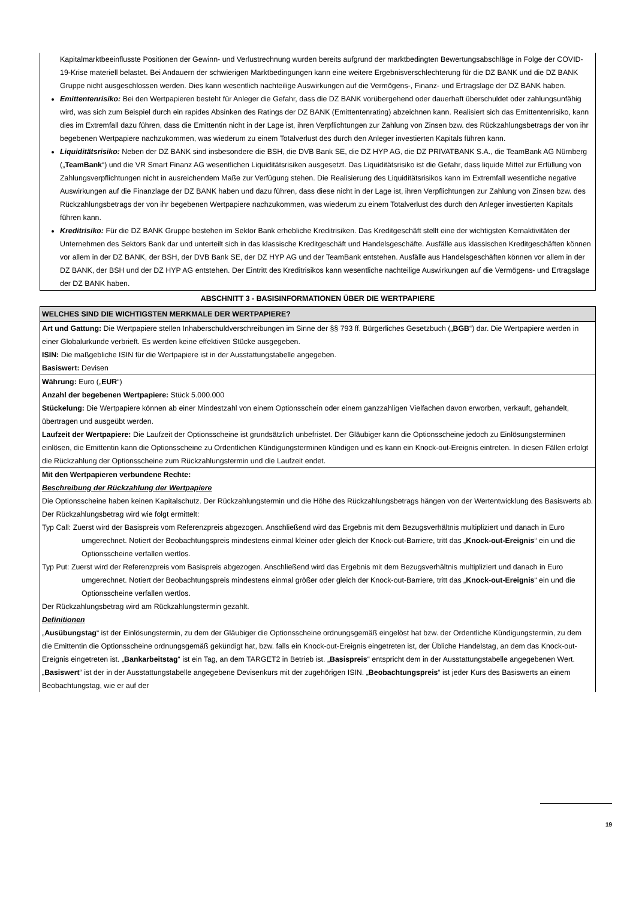Kapitalmarktbeeinflusste Positionen der Gewinn- und Verlustrechnung wurden bereits aufgrund der marktbedingten Bewertungsabschläge in Folge der COVID-19-Krise materiell belastet. Bei Andauern der schwierigen Marktbedingungen kann eine weitere Ergebnisverschlechterung für die DZ BANK und die DZ BANK Gruppe nicht ausgeschlossen werden. Dies kann wesentlich nachteilige Auswirkungen auf die Vermögens-, Finanz- und Ertragslage der DZ BANK haben.
Emittentenrisiko: Bei den Wertpapieren besteht für Anleger die Gefahr, dass die DZ BANK vorübergehend oder dauerhaft überschuldet oder zahlungsunfähig wird, was sich zum Beispiel durch ein rapides Absinken des Ratings der DZ BANK (Emittentenrating) abzeichnen kann. Realisiert sich das Emittentenrisiko, kann dies im Extremfall dazu führen, dass die Emittentin nicht in der Lage ist, ihren Verpflichtungen zur Zahlung von Zinsen bzw. des Rückzahlungsbetrags der von ihr begebenen Wertpapiere nachzukommen, was wiederum zu einem Totalverlust des durch den Anleger investierten Kapitals führen kann.
Liquiditätsrisiko: Neben der DZ BANK sind insbesondere die BSH, die DVB Bank SE, die DZ HYP AG, die DZ PRIVATBANK S.A., die TeamBank AG Nürnberg („TeamBank“) und die VR Smart Finanz AG wesentlichen Liquiditätsrisiken ausgesetzt. Das Liquiditätsrisiko ist die Gefahr, dass liquide Mittel zur Erfüllung von Zahlungsverpflichtungen nicht in ausreichendem Maße zur Verfügung stehen. Die Realisierung des Liquiditätsrisikos kann im Extremfall wesentliche negative Auswirkungen auf die Finanzlage der DZ BANK haben und dazu führen, dass diese nicht in der Lage ist, ihren Verpflichtungen zur Zahlung von Zinsen bzw. des Rückzahlungsbetrags der von ihr begebenen Wertpapiere nachzukommen, was wiederum zu einem Totalverlust des durch den Anleger investierten Kapitals führen kann.
Kreditrisiko: Für die DZ BANK Gruppe bestehen im Sektor Bank erhebliche Kreditrisiken. Das Kreditgeschäft stellt eine der wichtigsten Kernaktivitäten der Unternehmen des Sektors Bank dar und unterteilt sich in das klassische Kreditgeschäft und Handelsgeschäfte. Ausfälle aus klassischen Kreditgeschäften können vor allem in der DZ BANK, der BSH, der DVB Bank SE, der DZ HYP AG und der TeamBank entstehen. Ausfälle aus Handelsgeschäften können vor allem in der DZ BANK, der BSH und der DZ HYP AG entstehen. Der Eintritt des Kreditrisikos kann wesentliche nachteilige Auswirkungen auf die Vermögens- und Ertragslage der DZ BANK haben.
ABSCHNITT 3 - BASISINFORMATIONEN ÜBER DIE WERTPAPIERE
WELCHES SIND DIE WICHTIGSTEN MERKMALE DER WERTPAPIERE?
Art und Gattung: Die Wertpapiere stellen Inhaberschuldverschreibungen im Sinne der §§ 793 ff. Bürgerliches Gesetzbuch („BGB“) dar. Die Wertpapiere werden in einer Globalurkunde verbrieft. Es werden keine effektiven Stücke ausgegeben.
ISIN: Die maßgebliche ISIN für die Wertpapiere ist in der Ausstattungstabelle angegeben.
Basiswert: Devisen
Währung: Euro („EUR“)
Anzahl der begebenen Wertpapiere: Stück 5.000.000
Stückelung: Die Wertpapiere können ab einer Mindestzahl von einem Optionsschein oder einem ganzzahligen Vielfachen davon erworben, verkauft, gehandelt, übertragen und ausgeübt werden.
Laufzeit der Wertpapiere: Die Laufzeit der Optionsscheine ist grundsätzlich unbefristet. Der Gläubiger kann die Optionsscheine jedoch zu Einlösungsterminen einlösen, die Emittentin kann die Optionsscheine zu Ordentlichen Kündigungsterminen kündigen und es kann ein Knock-out-Ereignis eintreten. In diesen Fällen erfolgt die Rückzahlung der Optionsscheine zum Rückzahlungstermin und die Laufzeit endet.
Mit den Wertpapieren verbundene Rechte:
Beschreibung der Rückzahlung der Wertpapiere
Die Optionsscheine haben keinen Kapitalschutz. Der Rückzahlungstermin und die Höhe des Rückzahlungsbetrags hängen von der Wertentwicklung des Basiswerts ab. Der Rückzahlungsbetrag wird wie folgt ermittelt:
Typ Call: Zuerst wird der Basispreis vom Referenzpreis abgezogen. Anschließend wird das Ergebnis mit dem Bezugsverhältnis multipliziert und danach in Euro umgerechnet. Notiert der Beobachtungspreis mindestens einmal kleiner oder gleich der Knock-out-Barriere, tritt das „Knock-out-Ereignis“ ein und die Optionsscheine verfallen wertlos.
Typ Put: Zuerst wird der Referenzpreis vom Basispreis abgezogen. Anschließend wird das Ergebnis mit dem Bezugsverhältnis multipliziert und danach in Euro umgerechnet. Notiert der Beobachtungspreis mindestens einmal größer oder gleich der Knock-out-Barriere, tritt das „Knock-out-Ereignis“ ein und die Optionsscheine verfallen wertlos.
Der Rückzahlungsbetrag wird am Rückzahlungstermin gezahlt.
Definitionen
„Ausübungstag“ ist der Einlösungstermin, zu dem der Gläubiger die Optionsscheine ordnungsgemäß eingelöst hat bzw. der Ordentliche Kündigungstermin, zu dem die Emittentin die Optionsscheine ordnungsgemäß gekündigt hat, bzw. falls ein Knock-out-Ereignis eingetreten ist, der Übliche Handelstag, an dem das Knock-out-Ereignis eingetreten ist. „Bankarbeitstag“ ist ein Tag, an dem TARGET2 in Betrieb ist. „Basispreis“ entspricht dem in der Ausstattungstabelle angegebenen Wert. „Basiswert“ ist der in der Ausstattungstabelle angegebene Devisenkurs mit der zugehörigen ISIN. „Beobachtungspreis“ ist jeder Kurs des Basiswerts an einem Beobachtungstag, wie er auf der
19